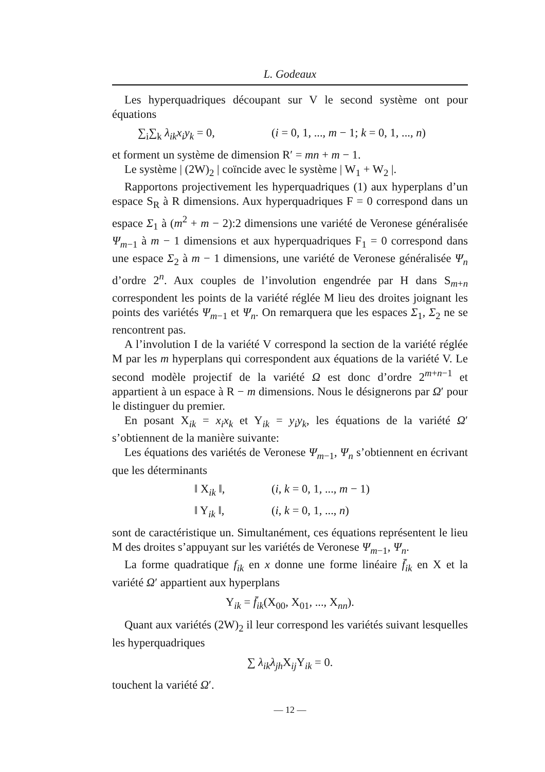L. Godeaux
Les hyperquadriques découpant sur V le second système ont pour équations
∑<sub>i</sub>∑<sub>k</sub> λ<sub>ik</sub>x<sub>i</sub>y<sub>k</sub> = 0, (i = 0, 1, ..., m − 1; k = 0, 1, ..., n)
et forment un système de dimension R′ = mn + m − 1.
Le système | (2W)<sub>2</sub> | coïncide avec le système | W<sub>1</sub> + W<sub>2</sub> |.
Rapportons projectivement les hyperquadriques (1) aux hyperplans d’un espace S<sub>R</sub> à R dimensions. Aux hyperquadriques F = 0 correspond dans un espace Σ<sub>1</sub> à (m<sup>2</sup> + m − 2):2 dimensions une variété de Veronese généralisée Ψ<sub>m−1</sub> à m − 1 dimensions et aux hyperquadriques F<sub>1</sub> = 0 correspond dans une espace Σ<sub>2</sub> à m − 1 dimensions, une variété de Veronese généralisée Ψ<sub>n</sub> d’ordre 2<sup>n</sup>. Aux couples de l’involution engendrée par H dans S<sub>m+n</sub> correspondent les points de la variété réglée M lieu des droites joignant les points des variétés Ψ<sub>m−1</sub> et Ψ<sub>n</sub>. On remarquera que les espaces Σ<sub>1</sub>, Σ<sub>2</sub> ne se rencontrent pas.
A l’involution I de la variété V correspond la section de la variété réglée M par les m hyperplans qui correspondent aux équations de la variété V. Le second modèle projectif de la variété Ω est donc d’ordre 2<sup>m+n−1</sup> et appartient à un espace à R − m dimensions. Nous le désignerons par Ω′ pour le distinguer du premier.
En posant X<sub>ik</sub> = x<sub>i</sub>x<sub>k</sub> et Y<sub>ik</sub> = y<sub>i</sub>y<sub>k</sub>, les équations de la variété Ω′ s’obtiennent de la manière suivante:
Les équations des variétés de Veronese Ψ<sub>m−1</sub>, Ψ<sub>n</sub> s’obtiennent en écrivant que les déterminants
‖ X<sub>ik</sub> ‖, (i, k = 0, 1, ..., m − 1)
‖ Y<sub>ik</sub> ‖, (i, k = 0, 1, ..., n)
sont de caractéristique un. Simultanément, ces équations représentent le lieu M des droites s’appuyant sur les variétés de Veronese Ψ<sub>m−1</sub>, Ψ<sub>n</sub>.
La forme quadratique f<sub>ik</sub> en x donne une forme linéaire f̄<sub>ik</sub> en X et la variété Ω′ appartient aux hyperplans
Y<sub>ik</sub> = f̄<sub>ik</sub>(X<sub>00</sub>, X<sub>01</sub>, ..., X<sub>nn</sub>).
Quant aux variétés (2W)<sub>2</sub> il leur correspond les variétés suivant lesquelles les hyperquadriques
∑ λ<sub>ik</sub>λ<sub>jh</sub> X<sub>ij</sub>Y<sub>ik</sub> = 0.
touchent la variété Ω′.
— 12 —